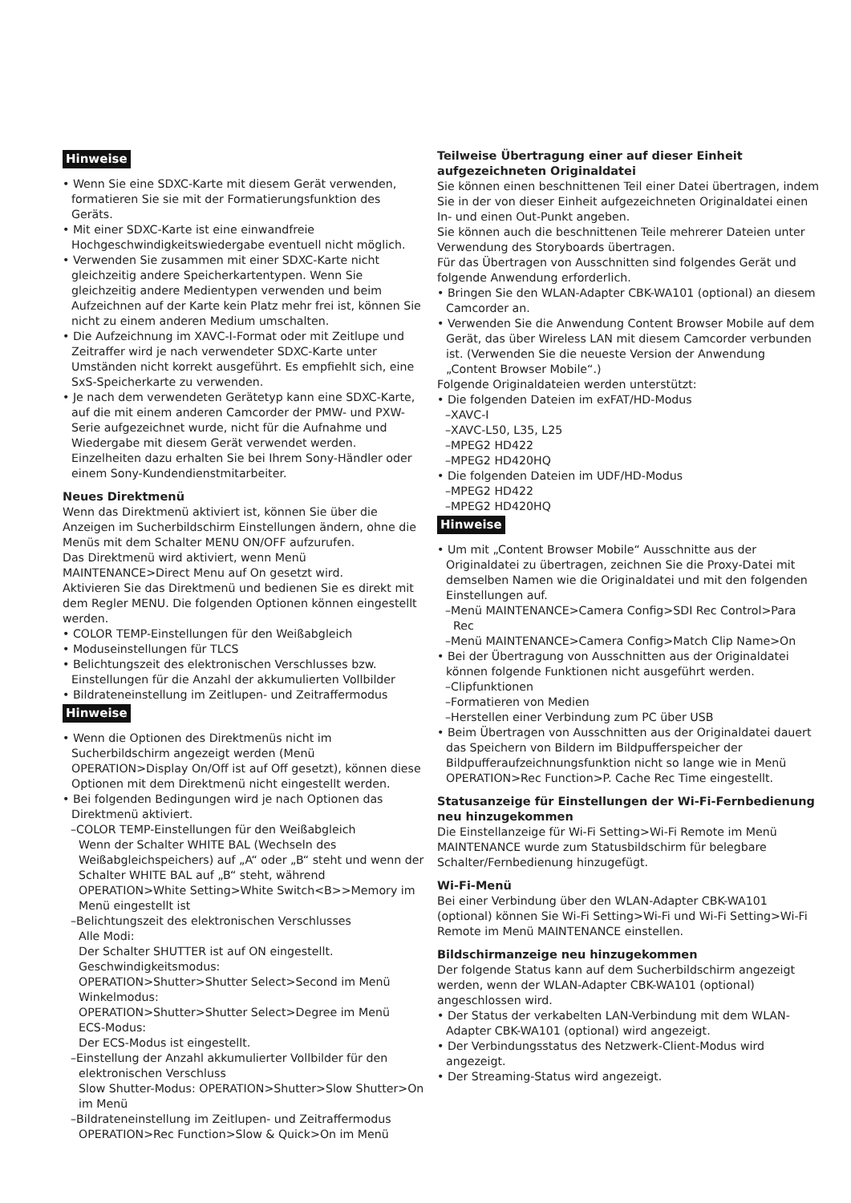Hinweise
• Wenn Sie eine SDXC-Karte mit diesem Gerät verwenden, formatieren Sie sie mit der Formatierungsfunktion des Geräts.
• Mit einer SDXC-Karte ist eine einwandfreie Hochgeschwindigkeitswiedergabe eventuell nicht möglich.
• Verwenden Sie zusammen mit einer SDXC-Karte nicht gleichzeitig andere Speicherkartentypen. Wenn Sie gleichzeitig andere Medientypen verwenden und beim Aufzeichnen auf der Karte kein Platz mehr frei ist, können Sie nicht zu einem anderen Medium umschalten.
• Die Aufzeichnung im XAVC-I-Format oder mit Zeitlupe und Zeitraffer wird je nach verwendeter SDXC-Karte unter Umständen nicht korrekt ausgeführt. Es empfiehlt sich, eine SxS-Speicherkarte zu verwenden.
• Je nach dem verwendeten Gerätetyp kann eine SDXC-Karte, auf die mit einem anderen Camcorder der PMW- und PXW-Serie aufgezeichnet wurde, nicht für die Aufnahme und Wiedergabe mit diesem Gerät verwendet werden. Einzelheiten dazu erhalten Sie bei Ihrem Sony-Händler oder einem Sony-Kundendienstmitarbeiter.
Neues Direktmenü
Wenn das Direktmenü aktiviert ist, können Sie über die Anzeigen im Sucherbildschirm Einstellungen ändern, ohne die Menüs mit dem Schalter MENU ON/OFF aufzurufen.
Das Direktmenü wird aktiviert, wenn Menü MAINTENANCE>Direct Menu auf On gesetzt wird.
Aktivieren Sie das Direktmenü und bedienen Sie es direkt mit dem Regler MENU. Die folgenden Optionen können eingestellt werden.
• COLOR TEMP-Einstellungen für den Weißabgleich
• Moduseinstellungen für TLCS
• Belichtungszeit des elektronischen Verschlusses bzw. Einstellungen für die Anzahl der akkumulierten Vollbilder
• Bildrateneinstellung im Zeitlupen- und Zeitraffermodus
Hinweise
• Wenn die Optionen des Direktmenüs nicht im Sucherbildschirm angezeigt werden (Menü OPERATION>Display On/Off ist auf Off gesetzt), können diese Optionen mit dem Direktmenü nicht eingestellt werden.
• Bei folgenden Bedingungen wird je nach Optionen das Direktmenü aktiviert.
–COLOR TEMP-Einstellungen für den Weißabgleich
Wenn der Schalter WHITE BAL (Wechseln des Weißabgleichspeichers) auf „A“ oder „B“ steht und wenn der Schalter WHITE BAL auf „B“ steht, während OPERATION>White Setting>White Switch<B>>Memory im Menü eingestellt ist
–Belichtungszeit des elektronischen Verschlusses
Alle Modi:
Der Schalter SHUTTER ist auf ON eingestellt.
Geschwindigkeitsmodus:
OPERATION>Shutter>Shutter Select>Second im Menü
Winkelmodus:
OPERATION>Shutter>Shutter Select>Degree im Menü
ECS-Modus:
Der ECS-Modus ist eingestellt.
–Einstellung der Anzahl akkumulierter Vollbilder für den elektronischen Verschluss
Slow Shutter-Modus: OPERATION>Shutter>Slow Shutter>On im Menü
–Bildrateneinstellung im Zeitlupen- und Zeitraffermodus
OPERATION>Rec Function>Slow & Quick>On im Menü
Teilweise Übertragung einer auf dieser Einheit aufgezeichneten Originaldatei
Sie können einen beschnittenen Teil einer Datei übertragen, indem Sie in der von dieser Einheit aufgezeichneten Originaldatei einen In- und einen Out-Punkt angeben.
Sie können auch die beschnittenen Teile mehrerer Dateien unter Verwendung des Storyboards übertragen.
Für das Übertragen von Ausschnitten sind folgendes Gerät und folgende Anwendung erforderlich.
• Bringen Sie den WLAN-Adapter CBK-WA101 (optional) an diesem Camcorder an.
• Verwenden Sie die Anwendung Content Browser Mobile auf dem Gerät, das über Wireless LAN mit diesem Camcorder verbunden ist. (Verwenden Sie die neueste Version der Anwendung „Content Browser Mobile“.)
Folgende Originaldateien werden unterstützt:
• Die folgenden Dateien im exFAT/HD-Modus
–XAVC-I
–XAVC-L50, L35, L25
–MPEG2 HD422
–MPEG2 HD420HQ
• Die folgenden Dateien im UDF/HD-Modus
–MPEG2 HD422
–MPEG2 HD420HQ
Hinweise
• Um mit „Content Browser Mobile“ Ausschnitte aus der Originaldatei zu übertragen, zeichnen Sie die Proxy-Datei mit demselben Namen wie die Originaldatei und mit den folgenden Einstellungen auf.
–Menü MAINTENANCE>Camera Config>SDI Rec Control>Para Rec
–Menü MAINTENANCE>Camera Config>Match Clip Name>On
• Bei der Übertragung von Ausschnitten aus der Originaldatei können folgende Funktionen nicht ausgeführt werden.
–Clipfunktionen
–Formatieren von Medien
–Herstellen einer Verbindung zum PC über USB
• Beim Übertragen von Ausschnitten aus der Originaldatei dauert das Speichern von Bildern im Bildpufferspeicher der Bildpufferaufzeichnungsfunktion nicht so lange wie in Menü OPERATION>Rec Function>P. Cache Rec Time eingestellt.
Statusanzeige für Einstellungen der Wi-Fi-Fernbedienung neu hinzugekommen
Die Einstellanzeige für Wi-Fi Setting>Wi-Fi Remote im Menü MAINTENANCE wurde zum Statusbildschirm für belegbare Schalter/Fernbedienung hinzugefügt.
Wi-Fi-Menü
Bei einer Verbindung über den WLAN-Adapter CBK-WA101 (optional) können Sie Wi-Fi Setting>Wi-Fi und Wi-Fi Setting>Wi-Fi Remote im Menü MAINTENANCE einstellen.
Bildschirmanzeige neu hinzugekommen
Der folgende Status kann auf dem Sucherbildschirm angezeigt werden, wenn der WLAN-Adapter CBK-WA101 (optional) angeschlossen wird.
• Der Status der verkabelten LAN-Verbindung mit dem WLAN-Adapter CBK-WA101 (optional) wird angezeigt.
• Der Verbindungsstatus des Netzwerk-Client-Modus wird angezeigt.
• Der Streaming-Status wird angezeigt.